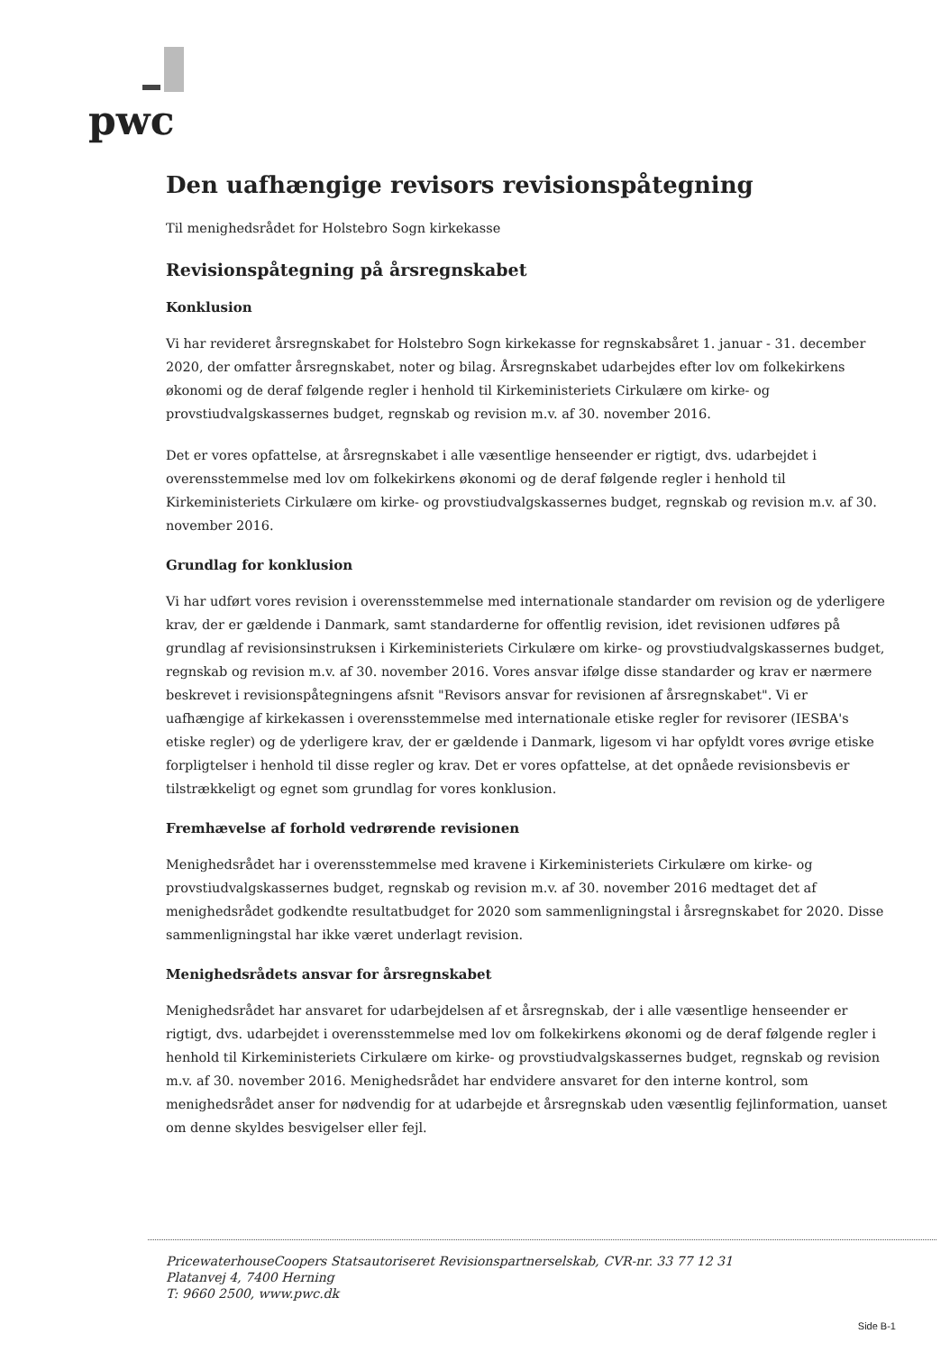pwc
Den uafhængige revisors revisionspåtegning
Til menighedsrådet for Holstebro Sogn kirkekasse
Revisionspåtegning på årsregnskabet
Konklusion
Vi har revideret årsregnskabet for Holstebro Sogn kirkekasse for regnskabsåret 1. januar - 31. december 2020, der omfatter årsregnskabet, noter og bilag. Årsregnskabet udarbejdes efter lov om folkekirkens økonomi og de deraf følgende regler i henhold til Kirkeministeriets Cirkulære om kirke- og provstiudvalgskassernes budget, regnskab og revision m.v. af 30. november 2016.
Det er vores opfattelse, at årsregnskabet i alle væsentlige henseender er rigtigt, dvs. udarbejdet i overensstemmelse med lov om folkekirkens økonomi og de deraf følgende regler i henhold til Kirkeministeriets Cirkulære om kirke- og provstiudvalgskassernes budget, regnskab og revision m.v. af 30. november 2016.
Grundlag for konklusion
Vi har udført vores revision i overensstemmelse med internationale standarder om revision og de yderligere krav, der er gældende i Danmark, samt standarderne for offentlig revision, idet revisionen udføres på grundlag af revisionsinstruksen i Kirkeministeriets Cirkulære om kirke- og provstiudvalgskassernes budget, regnskab og revision m.v. af 30. november 2016. Vores ansvar ifølge disse standarder og krav er nærmere beskrevet i revisionspåtegningens afsnit "Revisors ansvar for revisionen af årsregnskabet". Vi er uafhængige af kirkekassen i overensstemmelse med internationale etiske regler for revisorer (IESBA's etiske regler) og de yderligere krav, der er gældende i Danmark, ligesom vi har opfyldt vores øvrige etiske forpligtelser i henhold til disse regler og krav. Det er vores opfattelse, at det opnåede revisionsbevis er tilstrækkeligt og egnet som grundlag for vores konklusion.
Fremhævelse af forhold vedrørende revisionen
Menighedsrådet har i overensstemmelse med kravene i Kirkeministeriets Cirkulære om kirke- og provstiudvalgskassernes budget, regnskab og revision m.v. af 30. november 2016 medtaget det af menighedsrådet godkendte resultatbudget for 2020 som sammenligningstal i årsregnskabet for 2020. Disse sammenligningstal har ikke været underlagt revision.
Menighedsrådets ansvar for årsregnskabet
Menighedsrådet har ansvaret for udarbejdelsen af et årsregnskab, der i alle væsentlige henseender er rigtigt, dvs. udarbejdet i overensstemmelse med lov om folkekirkens økonomi og de deraf følgende regler i henhold til Kirkeministeriets Cirkulære om kirke- og provstiudvalgskassernes budget, regnskab og revision m.v. af 30. november 2016. Menighedsrådet har endvidere ansvaret for den interne kontrol, som menighedsrådet anser for nødvendig for at udarbejde et årsregnskab uden væsentlig fejlinformation, uanset om denne skyldes besvigelser eller fejl.
PricewaterhouseCoopers Statsautoriseret Revisionspartnerselskab, CVR-nr. 33 77 12 31
Platanvej 4, 7400 Herning
T: 9660 2500, www.pwc.dk
Side B-1